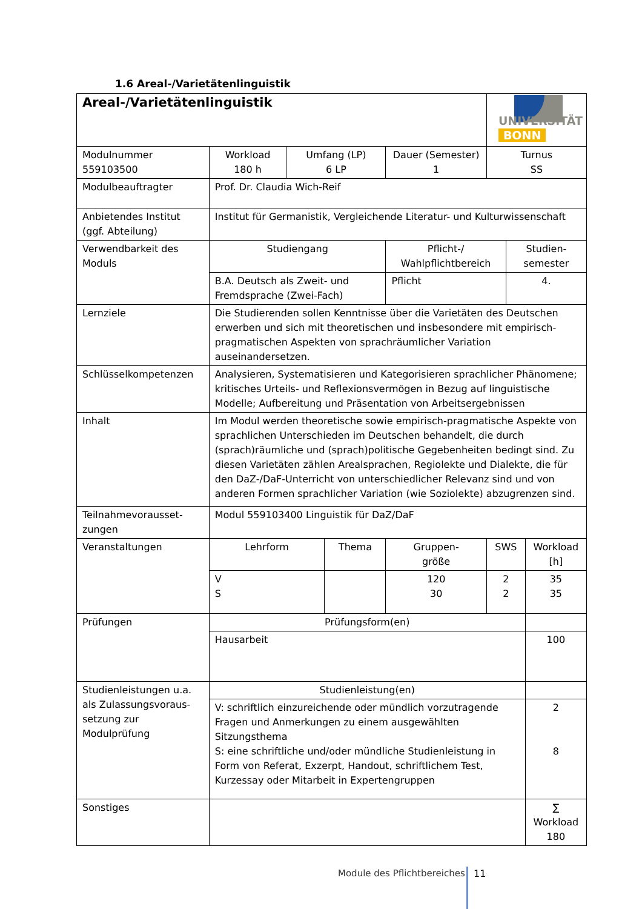1.6 Areal-/Varietätenlinguistik
| Areal-/Varietätenlinguistik | | | | | | UNIVERSITÄT BONN | | |
| Modulnummer 559103500 | Workload 180 h | Umfang (LP) 6 LP | | Dauer (Semester) 1 | | Turnus SS | | |
| Modulbeauftragter | Prof. Dr. Claudia Wich-Reif | | | | | | | |
| Anbietendes Institut (ggf. Abteilung) | Institut für Germanistik, Vergleichende Literatur- und Kulturwissenschaft | | | | | | | |
| Verwendbarkeit des Moduls | Studiengang | | | | Pflicht-/ Wahlpflichtbereich | | Studien- semester | |
| | B.A. Deutsch als Zweit- und Fremdsprache (Zwei-Fach) | | | | Pflicht | | 4. | |
| Lernziele | Die Studierenden sollen Kenntnisse über die Varietäten des Deutschen erwerben und sich mit theoretischen und insbesondere mit empirisch-pragmatischen Aspekten von sprachräumlicher Variation auseinandersetzen. | | | | | | | |
| Schlüsselkompetenzen | Analysieren, Systematisieren und Kategorisieren sprachlicher Phänomene; kritisches Urteils- und Reflexionsvermögen in Bezug auf linguistische Modelle; Aufbereitung und Präsentation von Arbeitsergebnissen | | | | | | | |
| Inhalt | Im Modul werden theoretische sowie empirisch-pragmatische Aspekte von sprachlichen Unterschieden im Deutschen behandelt, die durch (sprach)räumliche und (sprach)politische Gegebenheiten bedingt sind. Zu diesen Varietäten zählen Arealsprachen, Regiolekte und Dialekte, die für den DaZ-/DaF-Unterricht von unterschiedlicher Relevanz sind und von anderen Formen sprachlicher Variation (wie Soziolekte) abzugrenzen sind. | | | | | | | |
| Teilnahmevorausset- zungen | Modul 559103400 Linguistik für DaZ/DaF | | | | | | | |
| Veranstaltungen | Lehrform | | Thema | | Gruppen- größe | SWS | | Workload [h] |
| | V S | | | | 120 30 | 2 2 | | 35 35 |
| Prüfungen | Prüfungsform(en) | | | | | | | |
| | Hausarbeit | | | | | | | 100 |
| Studienleistungen u.a. als Zulassungsvoraus-setzung zur Modulprüfung | Studienleistung(en) | | | | | | | |
| | V: schriftlich einzureichende oder mündlich vorzutragende Fragen und Anmerkungen zu einem ausgewählten Sitzungsthema S: eine schriftliche und/oder mündliche Studienleistung in Form von Referat, Exzerpt, Handout, schriftlichem Test, Kurzessay oder Mitarbeit in Expertengruppen | | | | | | | 2 8 |
| Sonstiges | | | | | | | | ∑ Workload 180 |
Module des Pflichtbereiches 11